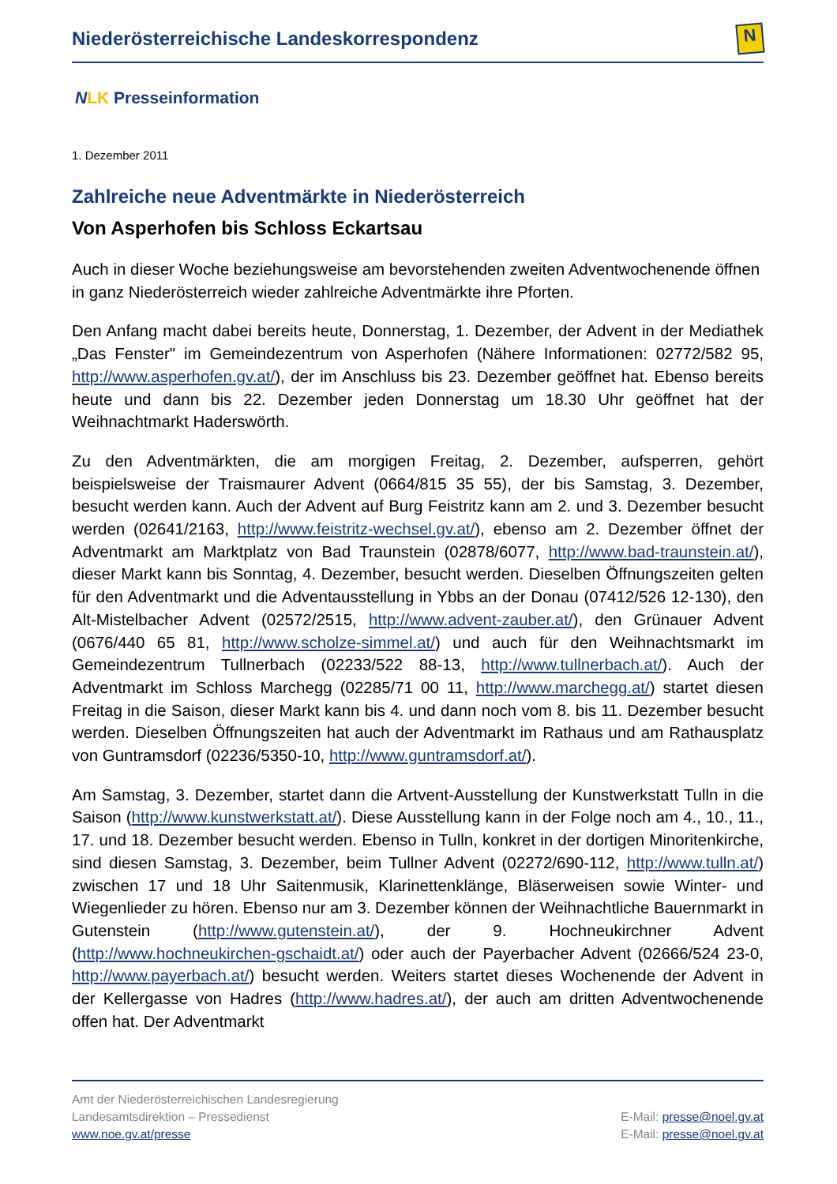Niederösterreichische Landeskorrespondenz
N
NLK Presseinformation
1. Dezember 2011
Zahlreiche neue Adventmärkte in Niederösterreich
Von Asperhofen bis Schloss Eckartsau
Auch in dieser Woche beziehungsweise am bevorstehenden zweiten Adventwochenende öffnen in ganz Niederösterreich wieder zahlreiche Adventmärkte ihre Pforten.
Den Anfang macht dabei bereits heute, Donnerstag, 1. Dezember, der Advent in der Mediathek „Das Fenster" im Gemeindezentrum von Asperhofen (Nähere Informationen: 02772/582 95, http://www.asperhofen.gv.at/), der im Anschluss bis 23. Dezember geöffnet hat. Ebenso bereits heute und dann bis 22. Dezember jeden Donnerstag um 18.30 Uhr geöffnet hat der Weihnachtmarkt Haderswörth.
Zu den Adventmärkten, die am morgigen Freitag, 2. Dezember, aufsperren, gehört beispielsweise der Traismaurer Advent (0664/815 35 55), der bis Samstag, 3. Dezember, besucht werden kann. Auch der Advent auf Burg Feistritz kann am 2. und 3. Dezember besucht werden (02641/2163, http://www.feistritz-wechsel.gv.at/), ebenso am 2. Dezember öffnet der Adventmarkt am Marktplatz von Bad Traunstein (02878/6077, http://www.bad-traunstein.at/), dieser Markt kann bis Sonntag, 4. Dezember, besucht werden. Dieselben Öffnungszeiten gelten für den Adventmarkt und die Adventausstellung in Ybbs an der Donau (07412/526 12-130), den Alt-Mistelbacher Advent (02572/2515, http://www.advent-zauber.at/), den Grünauer Advent (0676/440 65 81, http://www.scholze-simmel.at/) und auch für den Weihnachtsmarkt im Gemeindezentrum Tullnerbach (02233/522 88-13, http://www.tullnerbach.at/). Auch der Adventmarkt im Schloss Marchegg (02285/71 00 11, http://www.marchegg.at/) startet diesen Freitag in die Saison, dieser Markt kann bis 4. und dann noch vom 8. bis 11. Dezember besucht werden. Dieselben Öffnungszeiten hat auch der Adventmarkt im Rathaus und am Rathausplatz von Guntramsdorf (02236/5350-10, http://www.guntramsdorf.at/).
Am Samstag, 3. Dezember, startet dann die Artvent-Ausstellung der Kunstwerkstatt Tulln in die Saison (http://www.kunstwerkstatt.at/). Diese Ausstellung kann in der Folge noch am 4., 10., 11., 17. und 18. Dezember besucht werden. Ebenso in Tulln, konkret in der dortigen Minoritenkirche, sind diesen Samstag, 3. Dezember, beim Tullner Advent (02272/690-112, http://www.tulln.at/) zwischen 17 und 18 Uhr Saitenmusik, Klarinettenklänge, Bläserweisen sowie Winter- und Wiegenlieder zu hören. Ebenso nur am 3. Dezember können der Weihnachtliche Bauernmarkt in Gutenstein (http://www.gutenstein.at/), der 9. Hochneukirchner Advent (http://www.hochneukirchen-gschaidt.at/) oder auch der Payerbacher Advent (02666/524 23-0, http://www.payerbach.at/) besucht werden. Weiters startet dieses Wochenende der Advent in der Kellergasse von Hadres (http://www.hadres.at/), der auch am dritten Adventwochenende offen hat. Der Adventmarkt
Amt der Niederösterreichischen Landesregierung
Landesamtsdirektion – Pressedienst
www.noe.gv.at/presse
E-Mail: presse@noel.gv.at
E-Mail: presse@noel.gv.at